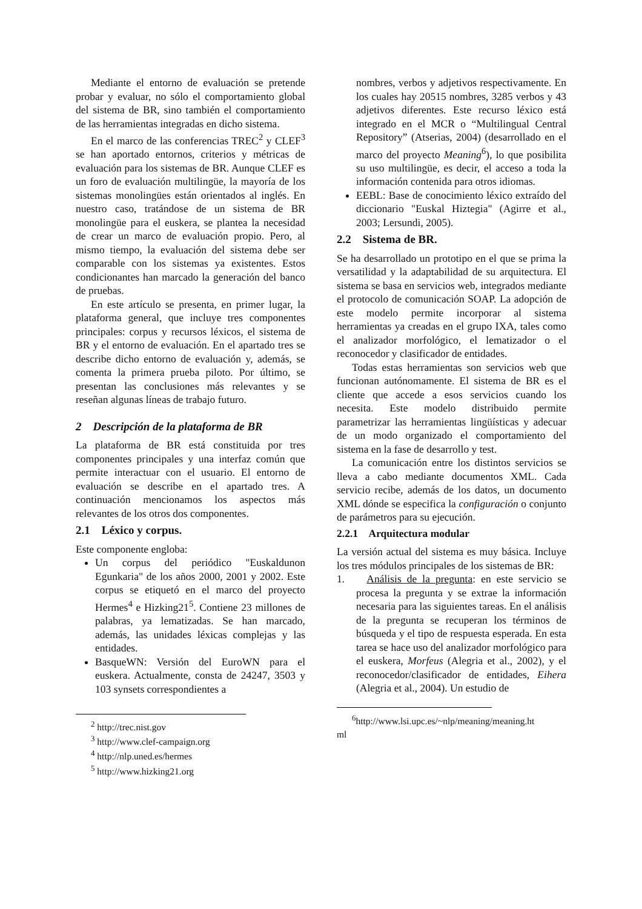Mediante el entorno de evaluación se pretende probar y evaluar, no sólo el comportamiento global del sistema de BR, sino también el comportamiento de las herramientas integradas en dicho sistema.
En el marco de las conferencias TREC<sup>2</sup> y CLEF<sup>3</sup> se han aportado entornos, criterios y métricas de evaluación para los sistemas de BR. Aunque CLEF es un foro de evaluación multilingüe, la mayoría de los sistemas monolingües están orientados al inglés. En nuestro caso, tratándose de un sistema de BR monolingüe para el euskera, se plantea la necesidad de crear un marco de evaluación propio. Pero, al mismo tiempo, la evaluación del sistema debe ser comparable con los sistemas ya existentes. Estos condicionantes han marcado la generación del banco de pruebas.
En este artículo se presenta, en primer lugar, la plataforma general, que incluye tres componentes principales: corpus y recursos léxicos, el sistema de BR y el entorno de evaluación. En el apartado tres se describe dicho entorno de evaluación y, además, se comenta la primera prueba piloto. Por último, se presentan las conclusiones más relevantes y se reseñan algunas líneas de trabajo futuro.
2 Descripción de la plataforma de BR
La plataforma de BR está constituida por tres componentes principales y una interfaz común que permite interactuar con el usuario. El entorno de evaluación se describe en el apartado tres. A continuación mencionamos los aspectos más relevantes de los otros dos componentes.
2.1 Léxico y corpus.
Este componente engloba:
Un corpus del periódico "Euskaldunon Egunkaria" de los años 2000, 2001 y 2002. Este corpus se etiquetó en el marco del proyecto Hermes<sup>4</sup> e Hizking21<sup>5</sup>. Contiene 23 millones de palabras, ya lematizadas. Se han marcado, además, las unidades léxicas complejas y las entidades.
BasqueWN: Versión del EuroWN para el euskera. Actualmente, consta de 24247, 3503 y 103 synsets correspondientes a
<sup>2</sup> http://trec.nist.gov
<sup>3</sup> http://www.clef-campaign.org
<sup>4</sup> http://nlp.uned.es/hermes
<sup>5</sup> http://www.hizking21.org
nombres, verbos y adjetivos respectivamente. En los cuales hay 20515 nombres, 3285 verbos y 43 adjetivos diferentes. Este recurso léxico está integrado en el MCR o “Multilingual Central Repository” (Atserias, 2004) (desarrollado en el marco del proyecto Meaning<sup>6</sup>), lo que posibilita su uso multilingüe, es decir, el acceso a toda la información contenida para otros idiomas.
EEBL: Base de conocimiento léxico extraído del diccionario "Euskal Hiztegia" (Agirre et al., 2003; Lersundi, 2005).
2.2 Sistema de BR.
Se ha desarrollado un prototipo en el que se prima la versatilidad y la adaptabilidad de su arquitectura. El sistema se basa en servicios web, integrados mediante el protocolo de comunicación SOAP. La adopción de este modelo permite incorporar al sistema herramientas ya creadas en el grupo IXA, tales como el analizador morfológico, el lematizador o el reconocedor y clasificador de entidades.
Todas estas herramientas son servicios web que funcionan autónomamente. El sistema de BR es el cliente que accede a esos servicios cuando los necesita. Este modelo distribuido permite parametrizar las herramientas lingüísticas y adecuar de un modo organizado el comportamiento del sistema en la fase de desarrollo y test.
La comunicación entre los distintos servicios se lleva a cabo mediante documentos XML. Cada servicio recibe, además de los datos, un documento XML dónde se especifica la configuración o conjunto de parámetros para su ejecución.
2.2.1 Arquitectura modular
La versión actual del sistema es muy básica. Incluye los tres módulos principales de los sistemas de BR:
1. Análisis de la pregunta: en este servicio se procesa la pregunta y se extrae la información necesaria para las siguientes tareas. En el análisis de la pregunta se recuperan los términos de búsqueda y el tipo de respuesta esperada. En esta tarea se hace uso del analizador morfológico para el euskera, Morfeus (Alegria et al., 2002), y el reconocedor/clasificador de entidades, Eihera (Alegria et al., 2004). Un estudio de
<sup>6</sup> http://www.lsi.upc.es/~nlp/meaning/meaning.ht ml